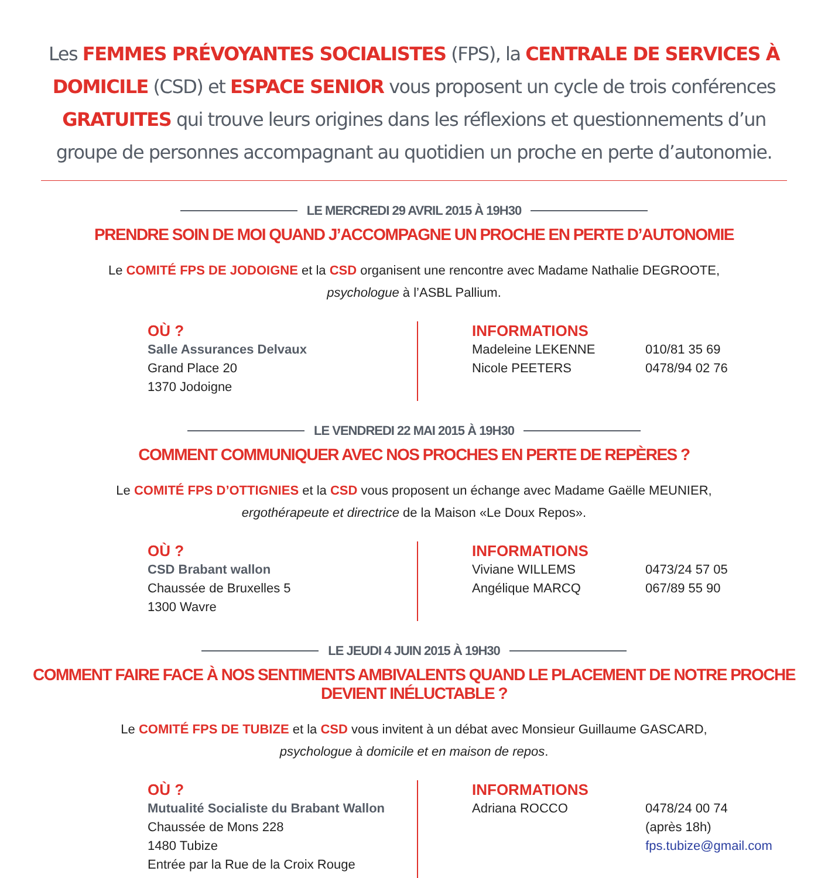Les FEMMES PRÉVOYANTES SOCIALISTES (FPS), la CENTRALE DE SERVICES À DOMICILE (CSD) et ESPACE SENIOR vous proposent un cycle de trois conférences GRATUITES qui trouve leurs origines dans les réflexions et questionnements d’un groupe de personnes accompagnant au quotidien un proche en perte d’autonomie.
LE MERCREDI 29 AVRIL 2015 À 19H30
PRENDRE SOIN DE MOI QUAND J’ACCOMPAGNE UN PROCHE EN PERTE D’AUTONOMIE
Le COMITÉ FPS DE JODOIGNE et la CSD organisent une rencontre avec Madame Nathalie DEGROOTE,
psychologue à l’ASBL Pallium.
OÙ ?
Salle Assurances Delvaux
Grand Place 20
1370 Jodoigne
INFORMATIONS
Madeleine LEKENNE 010/81 35 69
Nicole PEETERS 0478/94 02 76
LE VENDREDI 22 MAI 2015 À 19H30
COMMENT COMMUNIQUER AVEC NOS PROCHES EN PERTE DE REPÈRES ?
Le COMITÉ FPS D’OTTIGNIES et la CSD vous proposent un échange avec Madame Gaëlle MEUNIER,
ergothérapeute et directrice de la Maison «Le Doux Repos».
OÙ ?
CSD Brabant wallon
Chaussée de Bruxelles 5
1300 Wavre
INFORMATIONS
Viviane WILLEMS 0473/24 57 05
Angélique MARCQ 067/89 55 90
LE JEUDI 4 JUIN 2015 À 19H30
COMMENT FAIRE FACE À NOS SENTIMENTS AMBIVALENTS QUAND LE PLACEMENT DE NOTRE PROCHE DEVIENT INÉLUCTABLE ?
Le COMITÉ FPS DE TUBIZE et la CSD vous invitent à un débat avec Monsieur Guillaume GASCARD,
psychologue à domicile et en maison de repos.
OÙ ?
Mutualité Socialiste du Brabant Wallon
Chaussée de Mons 228
1480 Tubize
Entrée par la Rue de la Croix Rouge
INFORMATIONS
Adriana ROCCO 0478/24 00 74
(après 18h)
fps.tubize@gmail.com